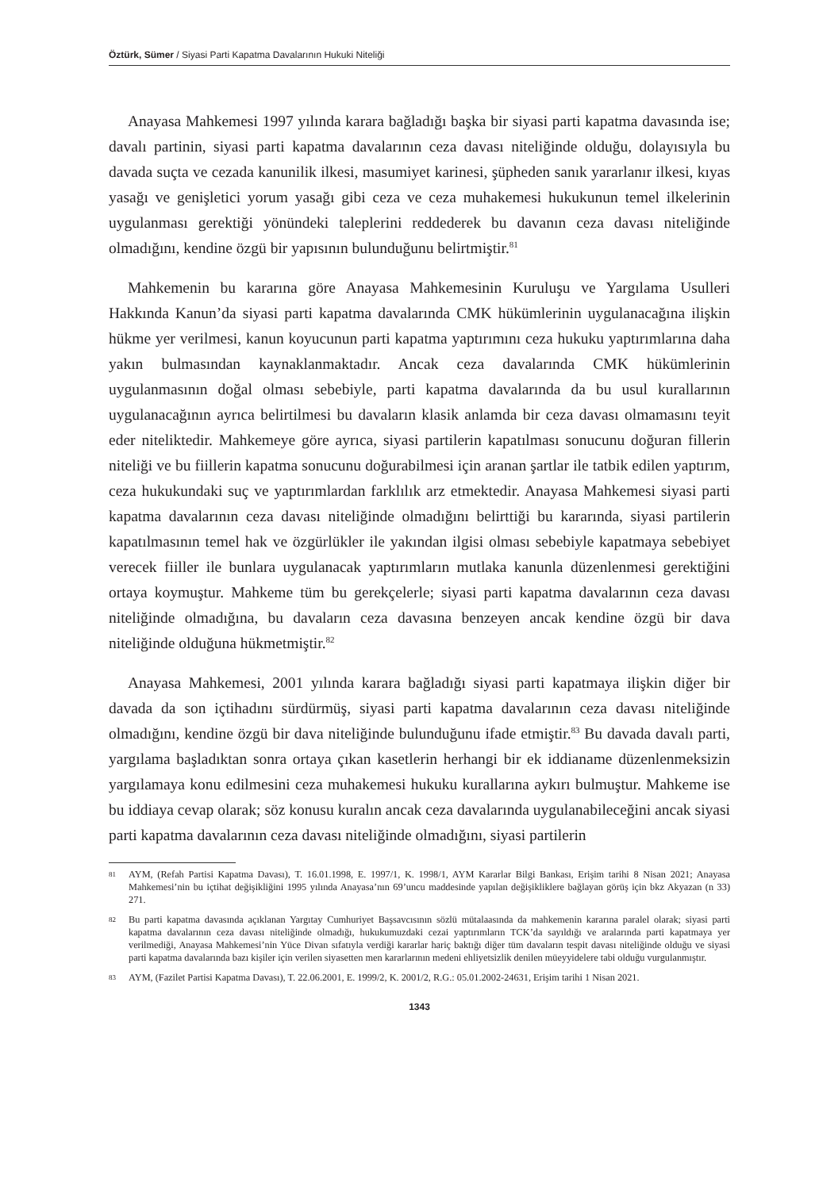Öztürk, Sümer / Siyasi Parti Kapatma Davalarının Hukuki Niteliği
Anayasa Mahkemesi 1997 yılında karara bağladığı başka bir siyasi parti kapatma davasında ise; davalı partinin, siyasi parti kapatma davalarının ceza davası niteliğinde olduğu, dolayısıyla bu davada suçta ve cezada kanunilik ilkesi, masumiyet karinesi, şüpheden sanık yararlanır ilkesi, kıyas yasağı ve genişletici yorum yasağı gibi ceza ve ceza muhakemesi hukukunun temel ilkelerinin uygulanması gerektiği yönündeki taleplerini reddederek bu davanın ceza davası niteliğinde olmadığını, kendine özgü bir yapısının bulunduğunu belirtmiştir.<sup>81</sup>
Mahkemenin bu kararına göre Anayasa Mahkemesinin Kuruluşu ve Yargılama Usulleri Hakkında Kanun’da siyasi parti kapatma davalarında CMK hükümlerinin uygulanacağına ilişkin hükme yer verilmesi, kanun koyucunun parti kapatma yaptırımını ceza hukuku yaptırımlarına daha yakın bulmasından kaynaklanmaktadır. Ancak ceza davalarında CMK hükümlerinin uygulanmasının doğal olması sebebiyle, parti kapatma davalarında da bu usul kurallarının uygulanacağının ayrıca belirtilmesi bu davaların klasik anlamda bir ceza davası olmamasını teyit eder niteliktedir. Mahkemeye göre ayrıca, siyasi partilerin kapatılması sonucunu doğuran fillerin niteliği ve bu fiillerin kapatma sonucunu doğurabilmesi için aranan şartlar ile tatbik edilen yaptırım, ceza hukukundaki suç ve yaptırımlardan farklılık arz etmektedir. Anayasa Mahkemesi siyasi parti kapatma davalarının ceza davası niteliğinde olmadığını belirttiği bu kararında, siyasi partilerin kapatılmasının temel hak ve özgürlükler ile yakından ilgisi olması sebebiyle kapatmaya sebebiyet verecek fiiller ile bunlara uygulanacak yaptırımların mutlaka kanunla düzenlenmesi gerektiğini ortaya koymuştur. Mahkeme tüm bu gerekçelerle; siyasi parti kapatma davalarının ceza davası niteliğinde olmadığına, bu davaların ceza davasına benzeyen ancak kendine özgü bir dava niteliğinde olduğuna hükmetmiştir.<sup>82</sup>
Anayasa Mahkemesi, 2001 yılında karara bağladığı siyasi parti kapatmaya ilişkin diğer bir davada da son içtihadını sürdürmüş, siyasi parti kapatma davalarının ceza davası niteliğinde olmadığını, kendine özgü bir dava niteliğinde bulunduğunu ifade etmiştir.<sup>83</sup> Bu davada davalı parti, yargılama başladıktan sonra ortaya çıkan kasetlerin herhangi bir ek iddianame düzenlenmeksizin yargılamaya konu edilmesini ceza muhakemesi hukuku kurallarına aykırı bulmuştur. Mahkeme ise bu iddiaya cevap olarak; söz konusu kuralın ancak ceza davalarında uygulanabileceğini ancak siyasi parti kapatma davalarının ceza davası niteliğinde olmadığını, siyasi partilerin
81 AYM, (Refah Partisi Kapatma Davası), T. 16.01.1998, E. 1997/1, K. 1998/1, AYM Kararlar Bilgi Bankası, Erişim tarihi 8 Nisan 2021; Anayasa Mahkemesi’nin bu içtihat değişikliğini 1995 yılında Anayasa’nın 69’uncu maddesinde yapılan değişikliklere bağlayan görüş için bkz Akyazan (n 33) 271.
82 Bu parti kapatma davasında açıklanan Yargıtay Cumhuriyet Başsavcısının sözlü mütalaasında da mahkemenin kararına paralel olarak; siyasi parti kapatma davalarının ceza davası niteliğinde olmadığı, hukukumuzdaki cezai yaptırımların TCK’da sayıldığı ve aralarında parti kapatmaya yer verilmediği, Anayasa Mahkemesi’nin Yüce Divan sıfatıyla verdiği kararlar hariç baktığı diğer tüm davaların tespit davası niteliğinde olduğu ve siyasi parti kapatma davalarında bazı kişiler için verilen siyasetten men kararlarının medeni ehliyetsizlik denilen müeyyidelere tabi olduğu vurgulanmıştır.
83 AYM, (Fazilet Partisi Kapatma Davası), T. 22.06.2001, E. 1999/2, K. 2001/2, R.G.: 05.01.2002-24631, Erişim tarihi 1 Nisan 2021.
1343